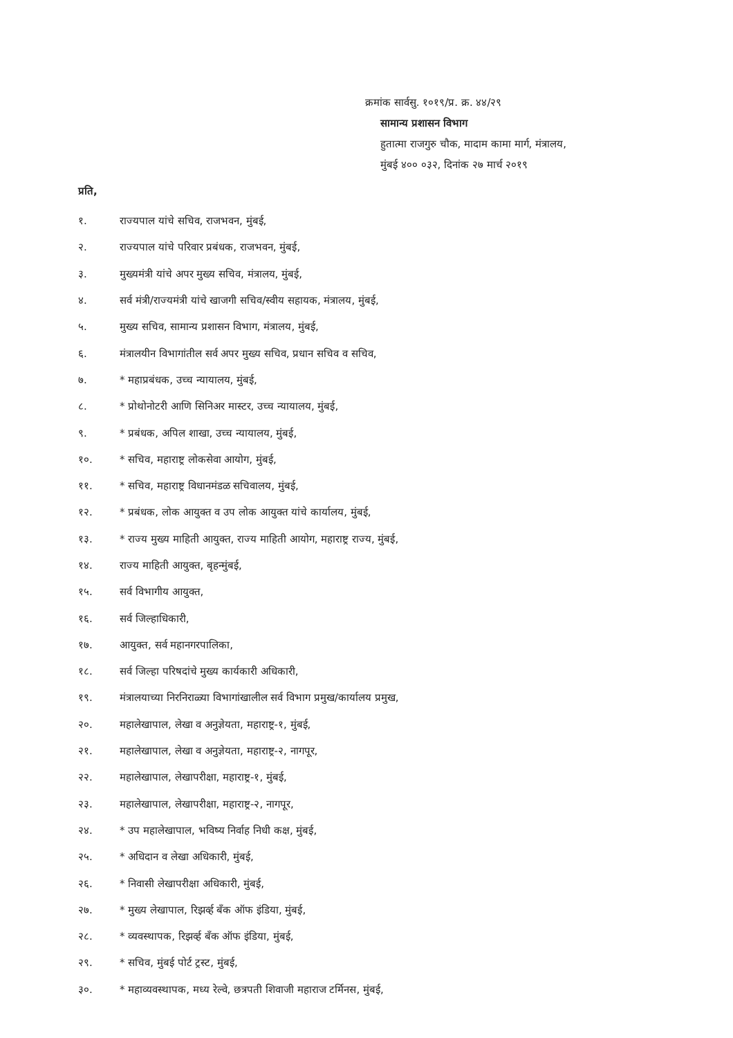क्रमांक सार्वसु. १०१९/प्र. क्र. ४४/२९
सामान्य प्रशासन विभाग
हुतात्मा राजगुरु चौक, मादाम कामा मार्ग, मंत्रालय,
मुंबई ४०० ०३२, दिनांक २७ मार्च २०१९
प्रति,
१. राज्यपाल यांचे सचिव, राजभवन, मुंबई,
२. राज्यपाल यांचे परिवार प्रबंधक, राजभवन, मुंबई,
३. मुख्यमंत्री यांचे अपर मुख्य सचिव, मंत्रालय, मुंबई,
४. सर्व मंत्री/राज्यमंत्री यांचे खाजगी सचिव/स्वीय सहायक, मंत्रालय, मुंबई,
५. मुख्य सचिव, सामान्य प्रशासन विभाग, मंत्रालय, मुंबई,
६. मंत्रालयीन विभागांतील सर्व अपर मुख्य सचिव, प्रधान सचिव व सचिव,
७. * महाप्रबंधक, उच्च न्यायालय, मुंबई,
८. * प्रोथोनोटरी आणि सिनिअर मास्टर, उच्च न्यायालय, मुंबई,
९. * प्रबंधक, अपिल शाखा, उच्च न्यायालय, मुंबई,
१०. * सचिव, महाराष्ट्र लोकसेवा आयोग, मुंबई,
११. * सचिव, महाराष्ट्र विधानमंडळ सचिवालय, मुंबई,
१२. * प्रबंधक, लोक आयुक्त व उप लोक आयुक्त यांचे कार्यालय, मुंबई,
१३. * राज्य मुख्य माहिती आयुक्त, राज्य माहिती आयोग, महाराष्ट्र राज्य, मुंबई,
१४. राज्य माहिती आयुक्त, बृहन्मुंबई,
१५. सर्व विभागीय आयुक्त,
१६. सर्व जिल्हाधिकारी,
१७. आयुक्त, सर्व महानगरपालिका,
१८. सर्व जिल्हा परिषदांचे मुख्य कार्यकारी अधिकारी,
१९. मंत्रालयाच्या निरनिराळ्या विभागांखालील सर्व विभाग प्रमुख/कार्यालय प्रमुख,
२०. महालेखापाल, लेखा व अनुज्ञेयता, महाराष्ट्र-१, मुंबई,
२१. महालेखापाल, लेखा व अनुज्ञेयता, महाराष्ट्र-२, नागपूर,
२२. महालेखापाल, लेखापरीक्षा, महाराष्ट्र-१, मुंबई,
२३. महालेखापाल, लेखापरीक्षा, महाराष्ट्र-२, नागपूर,
२४. * उप महालेखापाल, भविष्य निर्वाह निधी कक्ष, मुंबई,
२५. * अधिदान व लेखा अधिकारी, मुंबई,
२६. * निवासी लेखापरीक्षा अधिकारी, मुंबई,
२७. * मुख्य लेखापाल, रिझर्व्ह बँक ऑफ इंडिया, मुंबई,
२८. * व्यवस्थापक, रिझर्व्ह बँक ऑफ इंडिया, मुंबई,
२९. * सचिव, मुंबई पोर्ट ट्रस्ट, मुंबई,
३०. * महाव्यवस्थापक, मध्य रेल्वे, छत्रपती शिवाजी महाराज टर्मिनस, मुंबई,